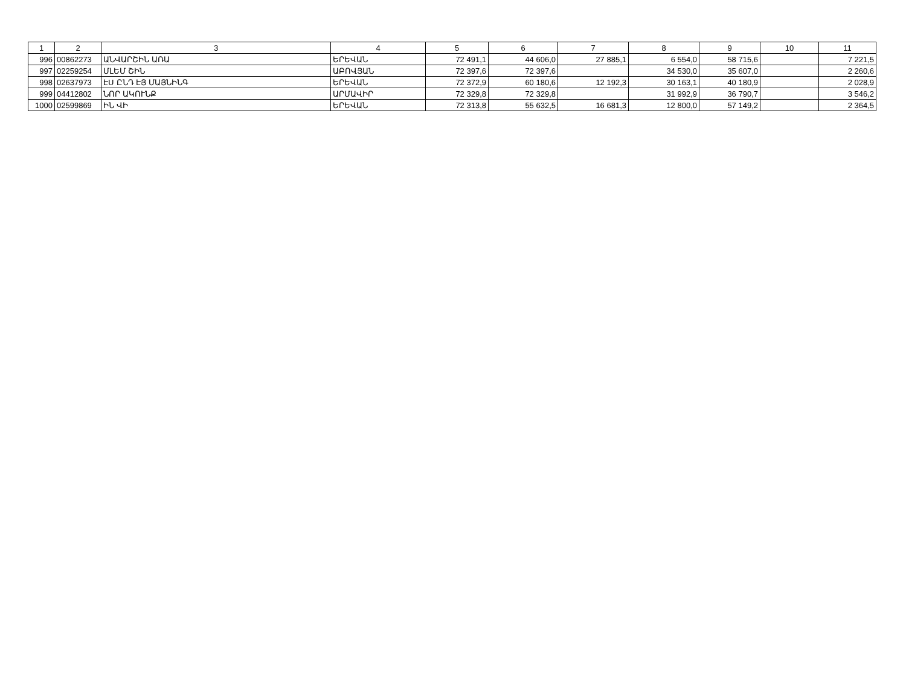| 1 | 2 | 3 | 4 | 5 | 6 | 7 | 8 | 9 | 10 | 11 |
| --- | --- | --- | --- | --- | --- | --- | --- | --- | --- | --- |
| 996 | 00862273 | ԱՆՎԱՐՇԻՆ ԱՌԱ | ԵՐԵՎԱՆ | 72 491,1 | 44 606,0 | 27 885,1 | 6 554,0 | 58 715,6 | | 7 221,5 |
| 997 | 02259254 | ՄԼԵՄ ՇԻՆ | ԱԲՈՎՅԱՆ | 72 397,6 | 72 397,6 | | 34 530,0 | 35 607,0 | | 2 260,6 |
| 998 | 02637973 | ԷՍ ԸՆԴ ԷՅ ՄԱՅՆԻՆԳ | ԵՐԵՎԱՆ | 72 372,9 | 60 180,6 | 12 192,3 | 30 163,1 | 40 180,9 | | 2 028,9 |
| 999 | 04412802 | ՆՈՐ ԱԿՈՒՆՔ | ԱՐՄԱՎԻՐ | 72 329,8 | 72 329,8 | | 31 992,9 | 36 790,7 | | 3 546,2 |
| 1000 | 02599869 | ԻՆ ՎԻ | ԵՐԵՎԱՆ | 72 313,8 | 55 632,5 | 16 681,3 | 12 800,0 | 57 149,2 | | 2 364,5 |